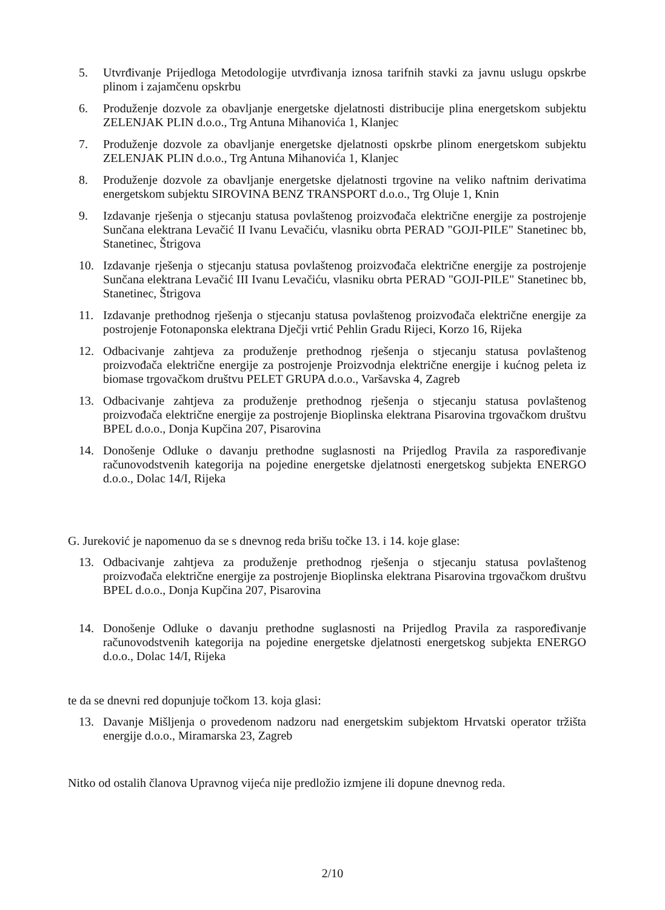5. Utvrđivanje Prijedloga Metodologije utvrđivanja iznosa tarifnih stavki za javnu uslugu opskrbe plinom i zajamčenu opskrbu
6. Produženje dozvole za obavljanje energetske djelatnosti distribucije plina energetskom subjektu ZELENJAK PLIN d.o.o., Trg Antuna Mihanovića 1, Klanjec
7. Produženje dozvole za obavljanje energetske djelatnosti opskrbe plinom energetskom subjektu ZELENJAK PLIN d.o.o., Trg Antuna Mihanovića 1, Klanjec
8. Produženje dozvole za obavljanje energetske djelatnosti trgovine na veliko naftnim derivatima energetskom subjektu SIROVINA BENZ TRANSPORT d.o.o., Trg Oluje 1, Knin
9. Izdavanje rješenja o stjecanju statusa povlaštenog proizvođača električne energije za postrojenje Sunčana elektrana Levačić II Ivanu Levačiću, vlasniku obrta PERAD "GOJI-PILE" Stanetinec bb, Stanetinec, Štrigova
10. Izdavanje rješenja o stjecanju statusa povlaštenog proizvođača električne energije za postrojenje Sunčana elektrana Levačić III Ivanu Levačiću, vlasniku obrta PERAD "GOJI-PILE" Stanetinec bb, Stanetinec, Štrigova
11. Izdavanje prethodnog rješenja o stjecanju statusa povlaštenog proizvođača električne energije za postrojenje Fotonaponska elektrana Dječji vrtić Pehlin Gradu Rijeci, Korzo 16, Rijeka
12. Odbacivanje zahtjeva za produženje prethodnog rješenja o stjecanju statusa povlaštenog proizvođača električne energije za postrojenje Proizvodnja električne energije i kućnog peleta iz biomase trgovačkom društvu PELET GRUPA d.o.o., Varšavska 4, Zagreb
13. Odbacivanje zahtjeva za produženje prethodnog rješenja o stjecanju statusa povlaštenog proizvođača električne energije za postrojenje Bioplinska elektrana Pisarovina trgovačkom društvu BPEL d.o.o., Donja Kupčina 207, Pisarovina
14. Donošenje Odluke o davanju prethodne suglasnosti na Prijedlog Pravila za raspoređivanje računovodstvenih kategorija na pojedine energetske djelatnosti energetskog subjekta ENERGO d.o.o., Dolac 14/I, Rijeka
G. Jureković je napomenuo da se s dnevnog reda brišu točke 13. i 14. koje glase:
13. Odbacivanje zahtjeva za produženje prethodnog rješenja o stjecanju statusa povlaštenog proizvođača električne energije za postrojenje Bioplinska elektrana Pisarovina trgovačkom društvu BPEL d.o.o., Donja Kupčina 207, Pisarovina
14. Donošenje Odluke o davanju prethodne suglasnosti na Prijedlog Pravila za raspoređivanje računovodstvenih kategorija na pojedine energetske djelatnosti energetskog subjekta ENERGO d.o.o., Dolac 14/I, Rijeka
te da se dnevni red dopunjuje točkom 13. koja glasi:
13. Davanje Mišljenja o provedenom nadzoru nad energetskim subjektom Hrvatski operator tržišta energije d.o.o., Miramarska 23, Zagreb
Nitko od ostalih članova Upravnog vijeća nije predložio izmjene ili dopune dnevnog reda.
2/10